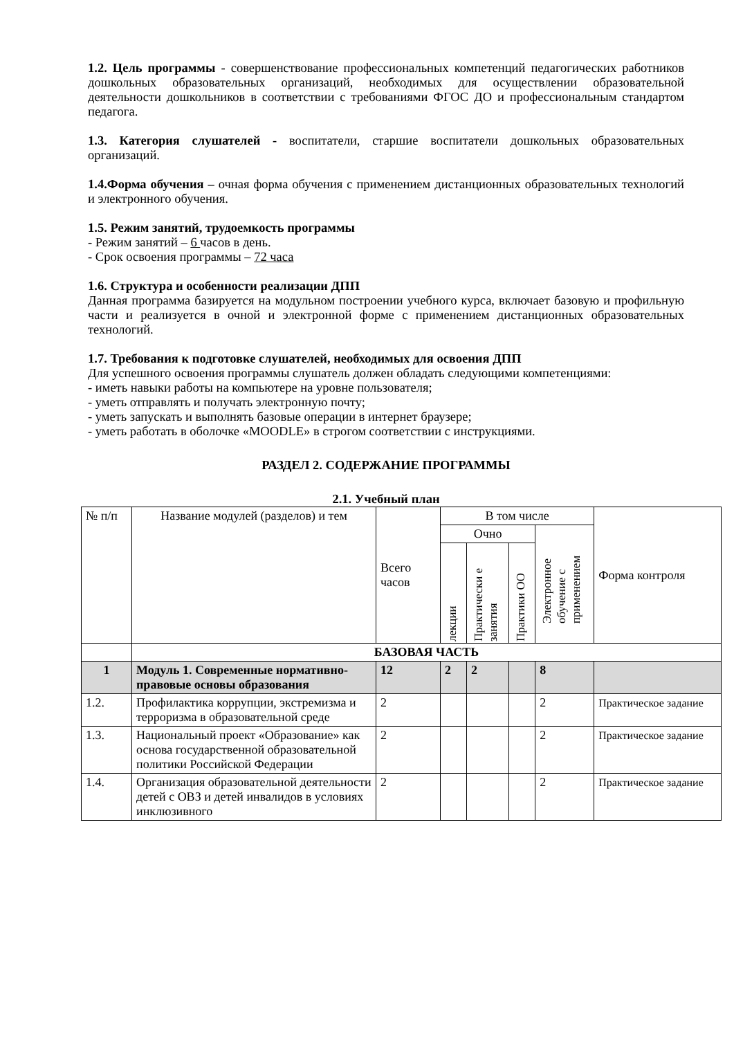1.2. Цель программы - совершенствование профессиональных компетенций педагогических работников дошкольных образовательных организаций, необходимых для осуществлении образовательной деятельности дошкольников в соответствии с требованиями ФГОС ДО и профессиональным стандартом педагога.
1.3. Категория слушателей - воспитатели, старшие воспитатели дошкольных образовательных организаций.
1.4.Форма обучения – очная форма обучения с применением дистанционных образовательных технологий и электронного обучения.
1.5. Режим занятий, трудоемкость программы
- Режим занятий – 6 часов в день.
- Срок освоения программы – 72 часа
1.6. Структура и особенности реализации ДПП
Данная программа базируется на модульном построении учебного курса, включает базовую и профильную части и реализуется в очной и электронной форме с применением дистанционных образовательных технологий.
1.7. Требования к подготовке слушателей, необходимых для освоения ДПП
Для успешного освоения программы слушатель должен обладать следующими компетенциями:
- иметь навыки работы на компьютере на уровне пользователя;
- уметь отправлять и получать электронную почту;
- уметь запускать и выполнять базовые операции в интернет браузере;
- уметь работать в оболочке «MOODLE» в строгом соответствии с инструкциями.
РАЗДЕЛ 2. СОДЕРЖАНИЕ ПРОГРАММЫ
2.1. Учебный план
| № п/п | Название модулей (разделов) и тем | Всего часов | В том числе | | | | Форма контроля |
| --- | --- | --- | --- | --- | --- | --- | --- |
| | | | Очно | | | Электронное обучение с применением | |
| | | | лекции | Практически е занятия | Практики ОО | | |
| | БАЗОВАЯ ЧАСТЬ | | | | | | |
| 1 | Модуль 1. Современные нормативно-правовые основы образования | 12 | 2 | 2 | | 8 | |
| 1.2. | Профилактика коррупции, экстремизма и терроризма в образовательной среде | 2 | | | | 2 | Практическое задание |
| 1.3. | Национальный проект «Образование» как основа государственной образовательной политики Российской Федерации | 2 | | | | 2 | Практическое задание |
| 1.4. | Организация образовательной деятельности детей с ОВЗ и детей инвалидов в условиях инклюзивного | 2 | | | | 2 | Практическое задание |